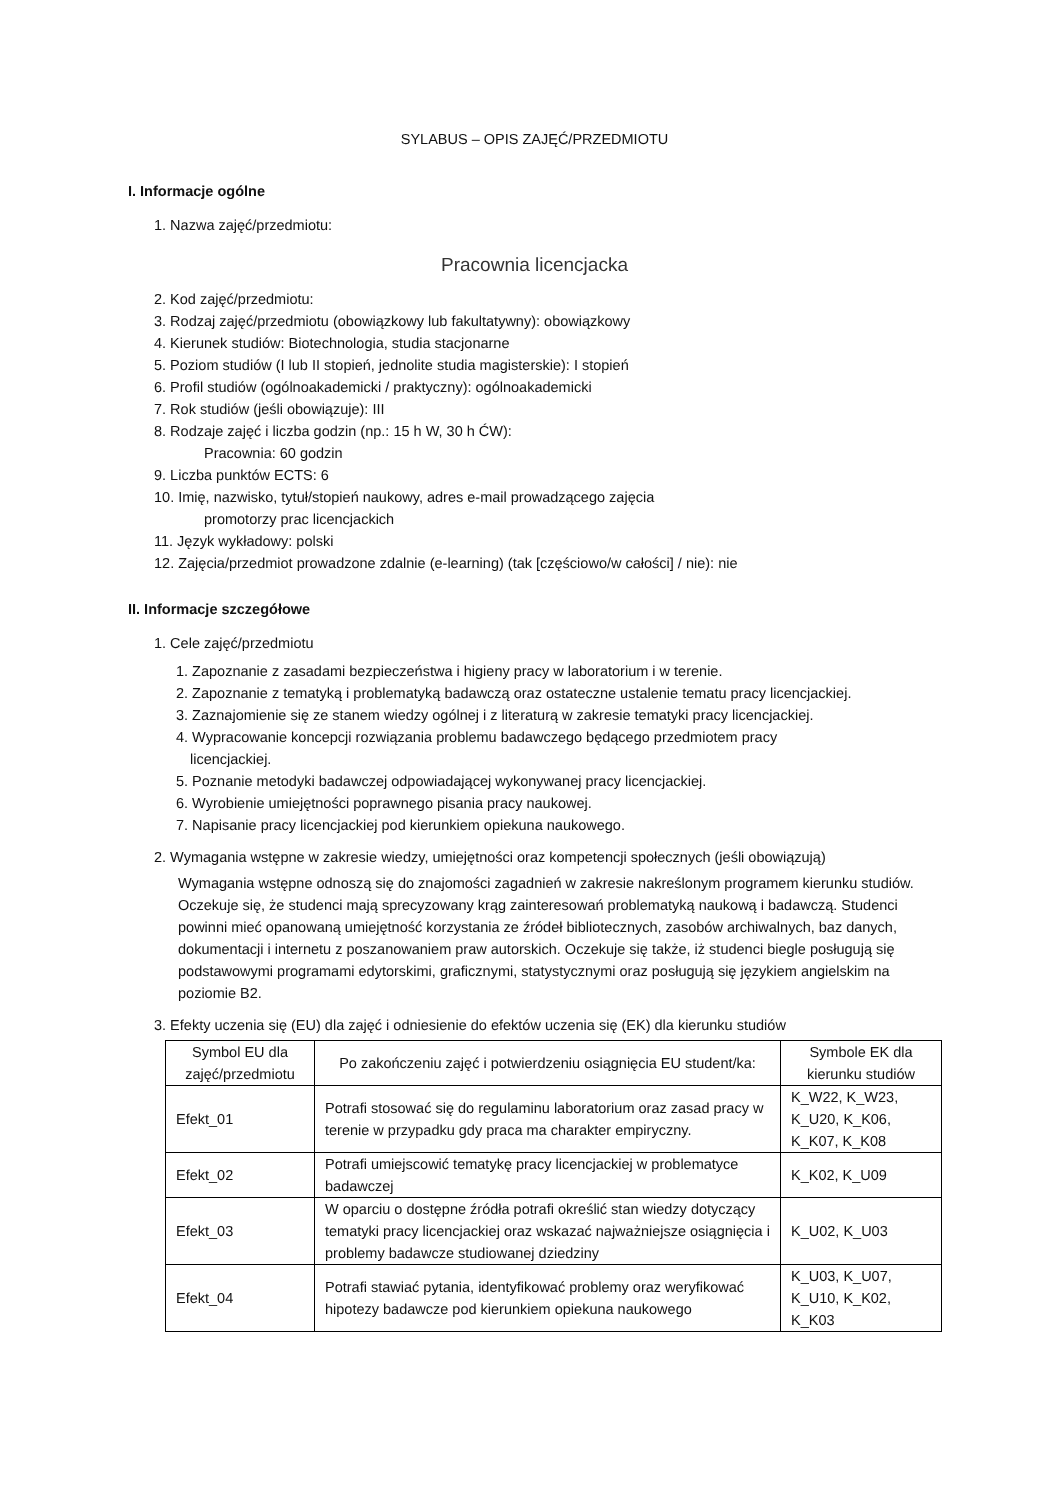SYLABUS – OPIS ZAJĘĆ/PRZEDMIOTU
I. Informacje ogólne
1. Nazwa zajęć/przedmiotu:
Pracownia licencjacka
2. Kod zajęć/przedmiotu:
3. Rodzaj zajęć/przedmiotu (obowiązkowy lub fakultatywny): obowiązkowy
4. Kierunek studiów: Biotechnologia, studia stacjonarne
5. Poziom studiów (I lub II stopień, jednolite studia magisterskie): I stopień
6. Profil studiów (ogólnoakademicki / praktyczny): ogólnoakademicki
7. Rok studiów (jeśli obowiązuje): III
8. Rodzaje zajęć i liczba godzin (np.: 15 h W, 30 h ĆW):
Pracownia: 60 godzin
9. Liczba punktów ECTS: 6
10. Imię, nazwisko, tytuł/stopień naukowy, adres e-mail prowadzącego zajęcia
promotorzy prac licencjackich
11. Język wykładowy: polski
12. Zajęcia/przedmiot prowadzone zdalnie (e-learning) (tak [częściowo/w całości] / nie): nie
II. Informacje szczegółowe
1. Cele zajęć/przedmiotu
1. Zapoznanie z zasadami bezpieczeństwa i higieny pracy w laboratorium i w terenie.
2. Zapoznanie z tematyką i problematyką badawczą oraz ostateczne ustalenie tematu pracy licencjackiej.
3. Zaznajomienie się ze stanem wiedzy ogólnej i z literaturą w zakresie tematyki pracy licencjackiej.
4. Wypracowanie koncepcji rozwiązania problemu badawczego będącego przedmiotem pracy
licencjackiej.
5. Poznanie metodyki badawczej odpowiadającej wykonywanej pracy licencjackiej.
6. Wyrobienie umiejętności poprawnego pisania pracy naukowej.
7. Napisanie pracy licencjackiej pod kierunkiem opiekuna naukowego.
2. Wymagania wstępne w zakresie wiedzy, umiejętności oraz kompetencji społecznych (jeśli obowiązują)
Wymagania wstępne odnoszą się do znajomości zagadnień w zakresie nakreślonym programem kierunku studiów. Oczekuje się, że studenci mają sprecyzowany krąg zainteresowań problematyką naukową i badawczą. Studenci powinni mieć opanowaną umiejętność korzystania ze źródeł bibliotecznych, zasobów archiwalnych, baz danych, dokumentacji i internetu z poszanowaniem praw autorskich. Oczekuje się także, iż studenci biegle posługują się podstawowymi programami edytorskimi, graficznymi, statystycznymi oraz posługują się językiem angielskim na poziomie B2.
3. Efekty uczenia się (EU) dla zajęć i odniesienie do efektów uczenia się (EK) dla kierunku studiów
| Symbol EU dla zajęć/przedmiotu | Po zakończeniu zajęć i potwierdzeniu osiągnięcia EU student/ka: | Symbole EK dla kierunku studiów |
| Efekt_01 | Potrafi stosować się do regulaminu laboratorium oraz zasad pracy w terenie w przypadku gdy praca ma charakter empiryczny. | K_W22, K_W23, K_U20, K_K06, K_K07, K_K08 |
| Efekt_02 | Potrafi umiejscowić tematykę pracy licencjackiej w problematyce badawczej | K_K02, K_U09 |
| Efekt_03 | W oparciu o dostępne źródła potrafi określić stan wiedzy dotyczący tematyki pracy licencjackiej oraz wskazać najważniejsze osiągnięcia i problemy badawcze studiowanej dziedziny | K_U02, K_U03 |
| Efekt_04 | Potrafi stawiać pytania, identyfikować problemy oraz weryfikować hipotezy badawcze pod kierunkiem opiekuna naukowego | K_U03, K_U07, K_U10, K_K02, K_K03 |